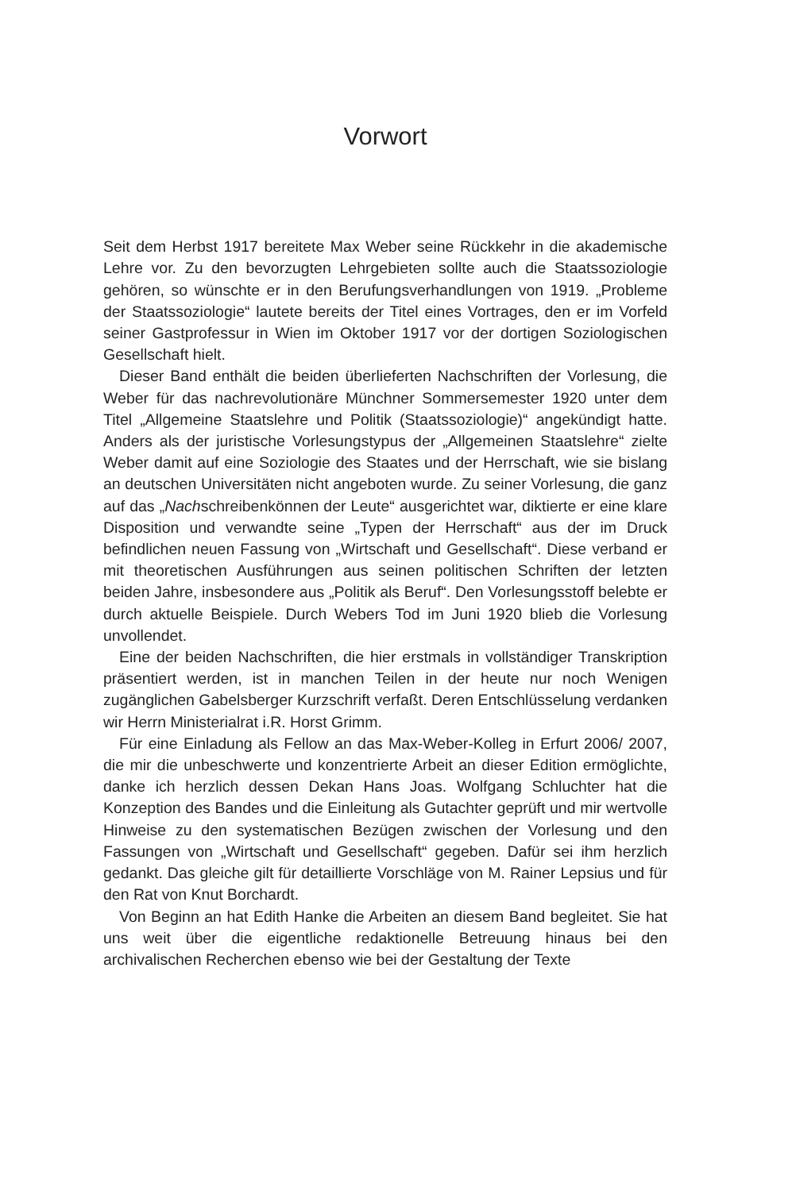Vorwort
Seit dem Herbst 1917 bereitete Max Weber seine Rückkehr in die akademische Lehre vor. Zu den bevorzugten Lehrgebieten sollte auch die Staatssoziologie gehören, so wünschte er in den Berufungsverhandlungen von 1919. „Probleme der Staatssoziologie“ lautete bereits der Titel eines Vortrages, den er im Vorfeld seiner Gastprofessur in Wien im Oktober 1917 vor der dortigen Soziologischen Gesellschaft hielt.
Dieser Band enthält die beiden überlieferten Nachschriften der Vorlesung, die Weber für das nachrevolutionäre Münchner Sommersemester 1920 unter dem Titel „Allgemeine Staatslehre und Politik (Staatssoziologie)“ angekündigt hatte. Anders als der juristische Vorlesungstypus der „Allgemeinen Staatslehre“ zielte Weber damit auf eine Soziologie des Staates und der Herrschaft, wie sie bislang an deutschen Universitäten nicht angeboten wurde. Zu seiner Vorlesung, die ganz auf das „Nachschreibenkönnen der Leute“ ausgerichtet war, diktierte er eine klare Disposition und verwandte seine „Typen der Herrschaft“ aus der im Druck befindlichen neuen Fassung von „Wirtschaft und Gesellschaft“. Diese verband er mit theoretischen Ausführungen aus seinen politischen Schriften der letzten beiden Jahre, insbesondere aus „Politik als Beruf“. Den Vorlesungsstoff belebte er durch aktuelle Beispiele. Durch Webers Tod im Juni 1920 blieb die Vorlesung unvollendet.
Eine der beiden Nachschriften, die hier erstmals in vollständiger Transkription präsentiert werden, ist in manchen Teilen in der heute nur noch Wenigen zugänglichen Gabelsberger Kurzschrift verfaßt. Deren Entschlüsselung verdanken wir Herrn Ministerialrat i.R. Horst Grimm.
Für eine Einladung als Fellow an das Max-Weber-Kolleg in Erfurt 2006/ 2007, die mir die unbeschwerte und konzentrierte Arbeit an dieser Edition ermöglichte, danke ich herzlich dessen Dekan Hans Joas. Wolfgang Schluchter hat die Konzeption des Bandes und die Einleitung als Gutachter geprüft und mir wertvolle Hinweise zu den systematischen Bezügen zwischen der Vorlesung und den Fassungen von „Wirtschaft und Gesellschaft“ gegeben. Dafür sei ihm herzlich gedankt. Das gleiche gilt für detaillierte Vorschläge von M. Rainer Lepsius und für den Rat von Knut Borchardt.
Von Beginn an hat Edith Hanke die Arbeiten an diesem Band begleitet. Sie hat uns weit über die eigentliche redaktionelle Betreuung hinaus bei den archivalischen Recherchen ebenso wie bei der Gestaltung der Texte